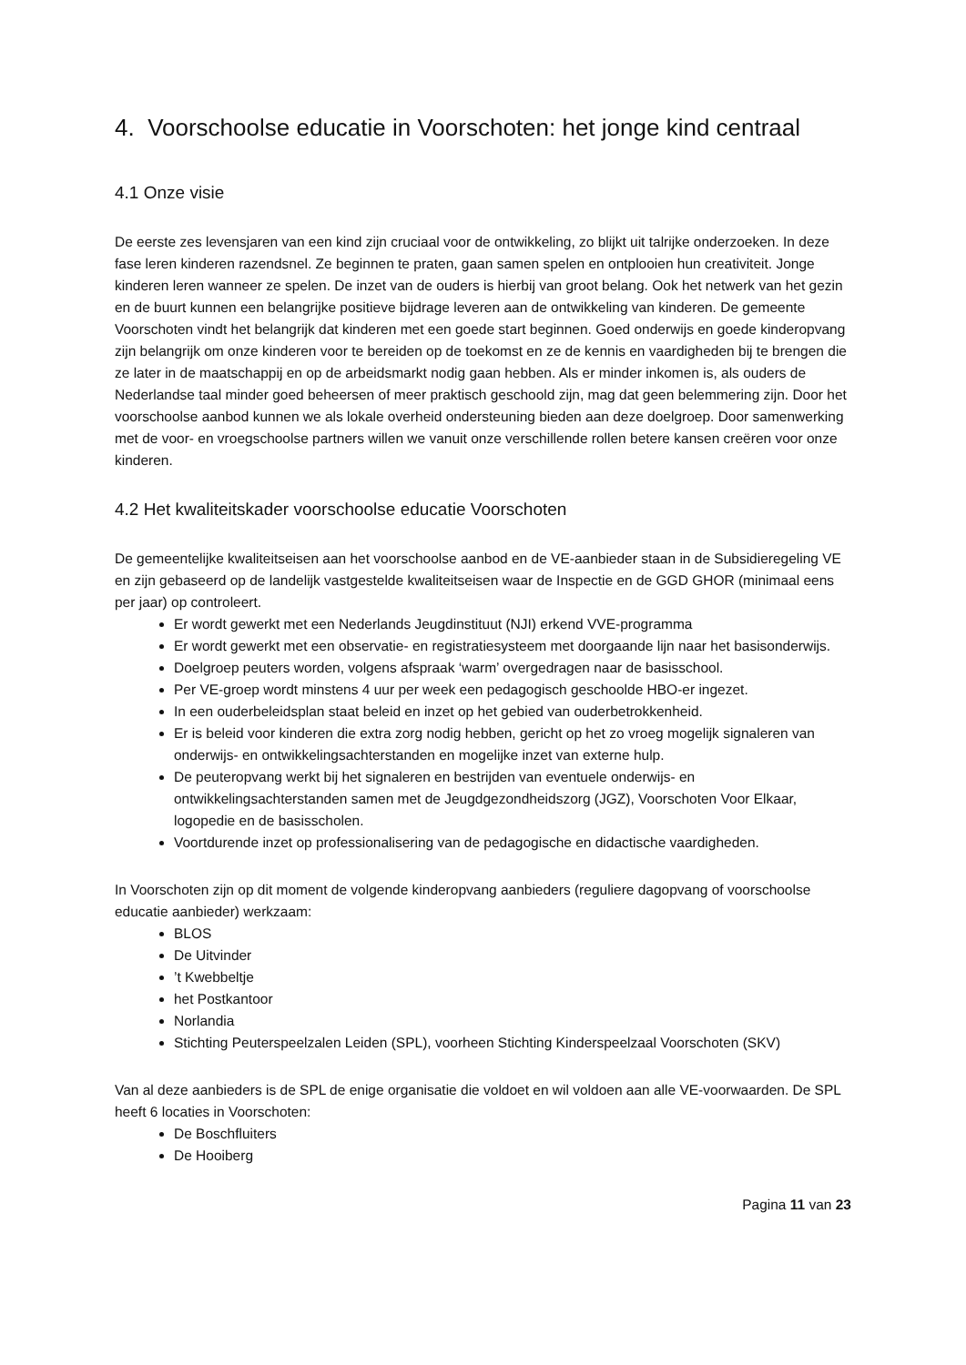4. Voorschoolse educatie in Voorschoten: het jonge kind centraal
4.1 Onze visie
De eerste zes levensjaren van een kind zijn cruciaal voor de ontwikkeling, zo blijkt uit talrijke onderzoeken. In deze fase leren kinderen razendsnel. Ze beginnen te praten, gaan samen spelen en ontplooien hun creativiteit. Jonge kinderen leren wanneer ze spelen. De inzet van de ouders is hierbij van groot belang. Ook het netwerk van het gezin en de buurt kunnen een belangrijke positieve bijdrage leveren aan de ontwikkeling van kinderen. De gemeente Voorschoten vindt het belangrijk dat kinderen met een goede start beginnen. Goed onderwijs en goede kinderopvang zijn belangrijk om onze kinderen voor te bereiden op de toekomst en ze de kennis en vaardigheden bij te brengen die ze later in de maatschappij en op de arbeidsmarkt nodig gaan hebben. Als er minder inkomen is, als ouders de Nederlandse taal minder goed beheersen of meer praktisch geschoold zijn, mag dat geen belemmering zijn. Door het voorschoolse aanbod kunnen we als lokale overheid ondersteuning bieden aan deze doelgroep. Door samenwerking met de voor- en vroegschoolse partners willen we vanuit onze verschillende rollen betere kansen creëren voor onze kinderen.
4.2 Het kwaliteitskader voorschoolse educatie Voorschoten
De gemeentelijke kwaliteitseisen aan het voorschoolse aanbod en de VE-aanbieder staan in de Subsidieregeling VE en zijn gebaseerd op de landelijk vastgestelde kwaliteitseisen waar de Inspectie en de GGD GHOR (minimaal eens per jaar) op controleert.
Er wordt gewerkt met een Nederlands Jeugdinstituut (NJI) erkend VVE-programma
Er wordt gewerkt met een observatie- en registratiesysteem met doorgaande lijn naar het basisonderwijs.
Doelgroep peuters worden, volgens afspraak ‘warm’ overgedragen naar de basisschool.
Per VE-groep wordt minstens 4 uur per week een pedagogisch geschoolde HBO-er ingezet.
In een ouderbeleidsplan staat beleid en inzet op het gebied van ouderbetrokkenheid.
Er is beleid voor kinderen die extra zorg nodig hebben, gericht op het zo vroeg mogelijk signaleren van onderwijs- en ontwikkelingsachterstanden en mogelijke inzet van externe hulp.
De peuteropvang werkt bij het signaleren en bestrijden van eventuele onderwijs- en ontwikkelingsachterstanden samen met de Jeugdgezondheidszorg (JGZ), Voorschoten Voor Elkaar, logopedie en de basisscholen.
Voortdurende inzet op professionalisering van de pedagogische en didactische vaardigheden.
In Voorschoten zijn op dit moment de volgende kinderopvang aanbieders (reguliere dagopvang of voorschoolse educatie aanbieder) werkzaam:
BLOS
De Uitvinder
’t Kwebbeltje
het Postkantoor
Norlandia
Stichting Peuterspeelzalen Leiden (SPL), voorheen Stichting Kinderspeelzaal Voorschoten (SKV)
Van al deze aanbieders is de SPL de enige organisatie die voldoet en wil voldoen aan alle VE-voorwaarden. De SPL heeft 6 locaties in Voorschoten:
De Boschfluiters
De Hooiberg
Pagina 11 van 23